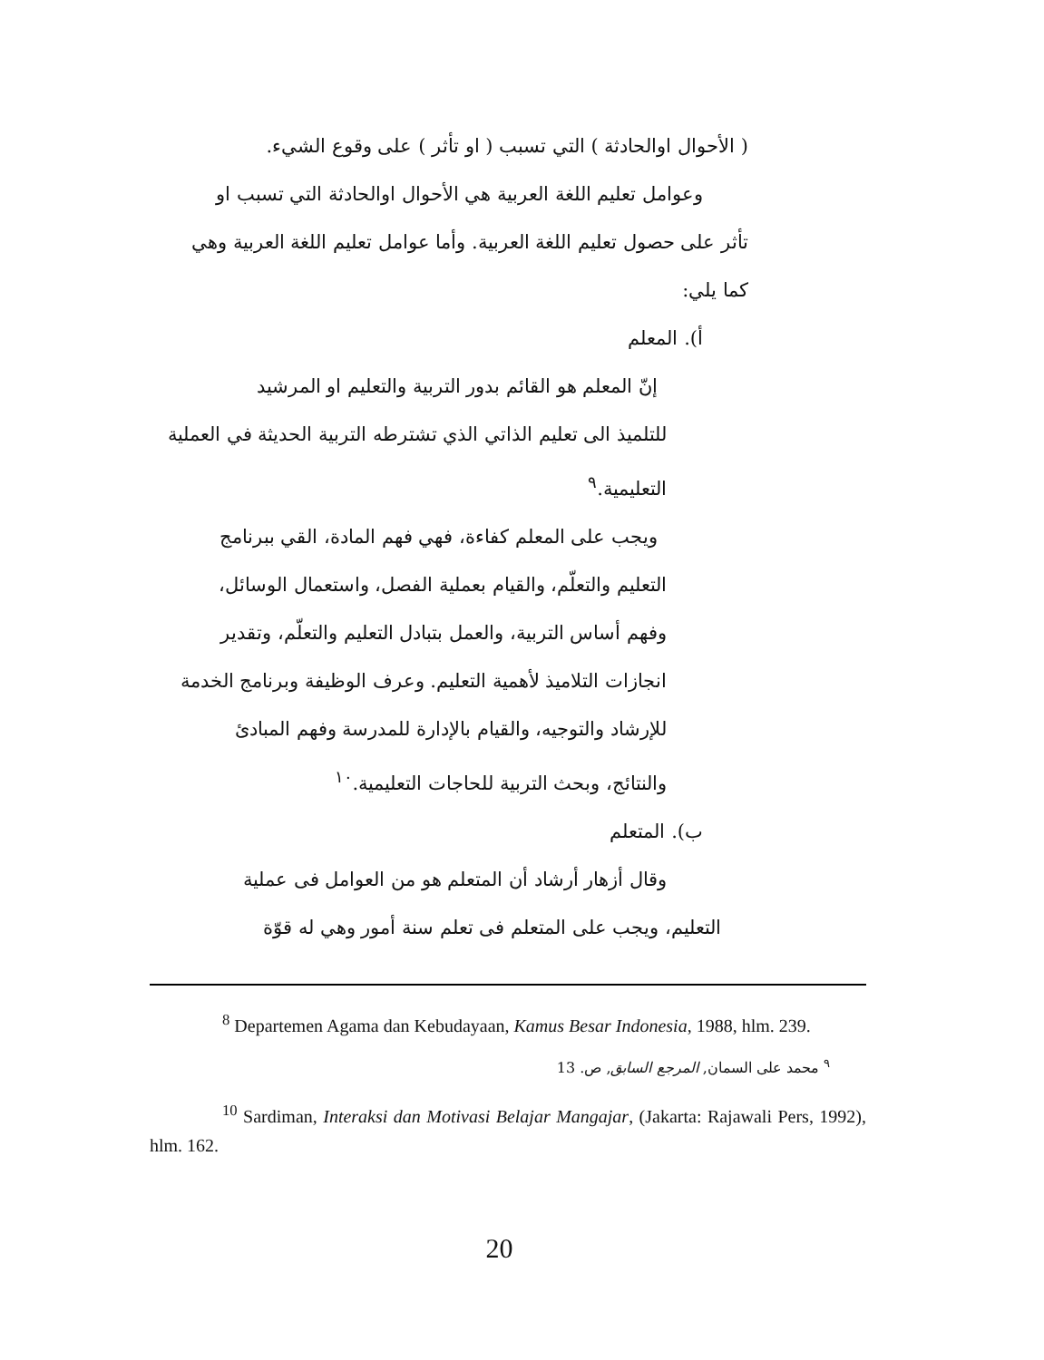( الأحوال اوالحادثة ) التي تسبب ( او تأثر ) على وقوع الشيء.
وعوامل تعليم اللغة العربية هي الأحوال اوالحادثة التي تسبب او
تأثر على حصول تعليم اللغة العربية. وأما عوامل تعليم اللغة العربية وهي
كما يلي:
أ). المعلم
إنّ المعلم هو القائم بدور التربية والتعليم او المرشيد
للتلميذ الى تعليم الذاتي الذي تشترطه التربية الحديثة في العملية
التعليمية.<sup>٩</sup>
ويجب على المعلم كفاءة، فهي فهم المادة، القي ببرنامج
التعليم والتعلّم، والقيام بعملية الفصل، واستعمال الوسائل،
وفهم أساس التربية، والعمل بتبادل التعليم والتعلّم، وتقدير
انجازات التلاميذ لأهمية التعليم. وعرف الوظيفة وبرنامج الخدمة
للإرشاد والتوجيه، والقيام بالإدارة للمدرسة وفهم المبادئ
والنتائج، وبحث التربية للحاجات التعليمية.<sup>١٠</sup>
ب). المتعلم
وقال أزهار أرشاد أن المتعلم هو من العوامل فى عملية
التعليم، ويجب على المتعلم فى تعلم سنة أمور وهي له قوّة
<sup>8</sup> Departemen Agama dan Kebudayaan, Kamus Besar Indonesia, 1988, hlm. 239.
<sup>٩</sup> محمد على السمان, المرجع السابق, ص. 13
<sup>10</sup> Sardiman, Interaksi dan Motivasi Belajar Mangajar, (Jakarta: Rajawali Pers, 1992), hlm. 162.
20